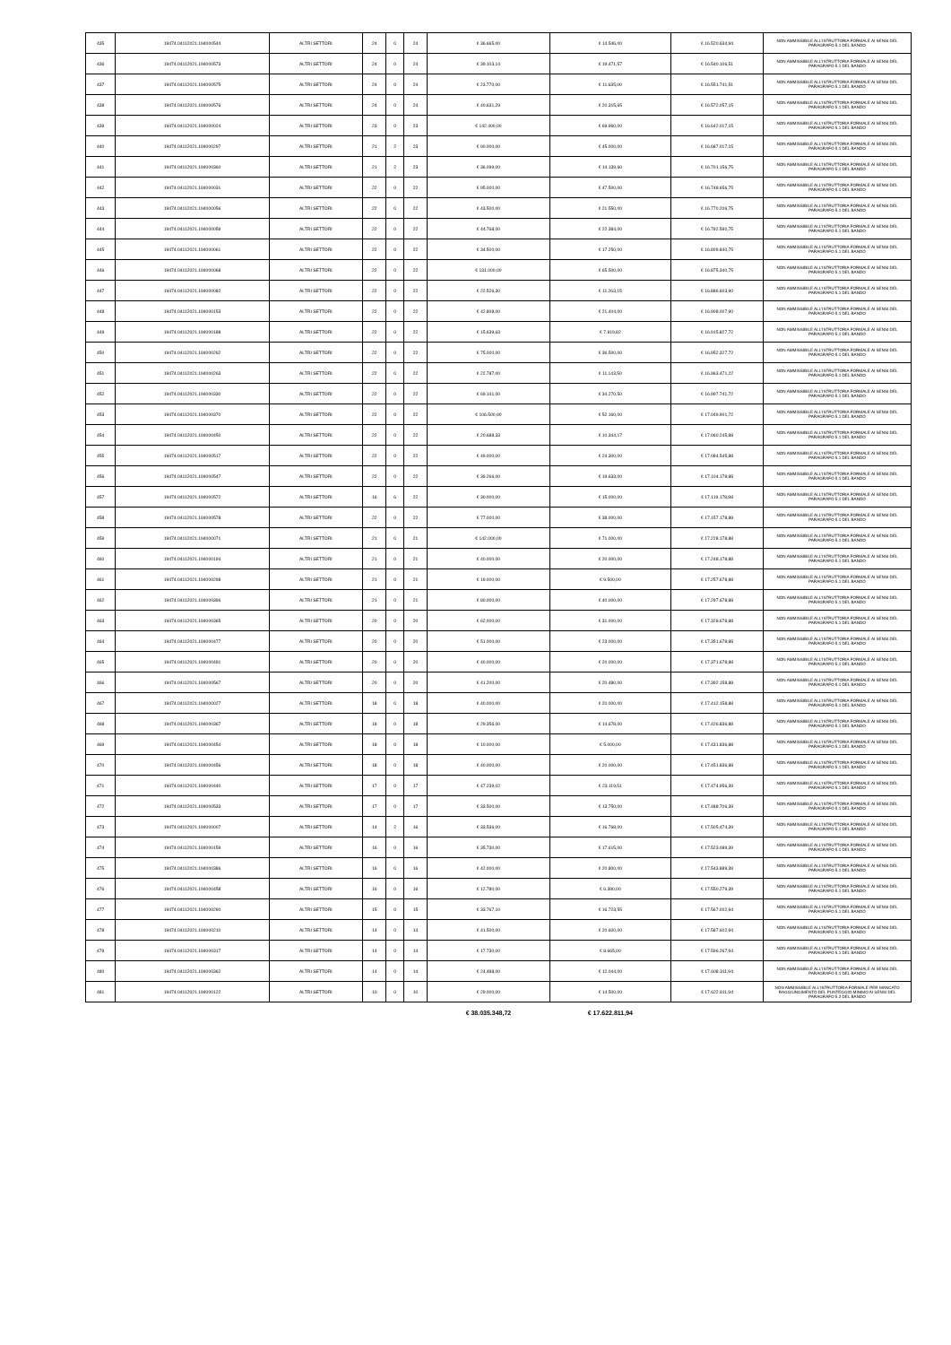| 435 | 19474.04112021.194000544 | ALTRI SETTORI | 24 | 0 | 24 | € 36.665,00 | € 14.546,00 | € 16.520.634,94 | NON AMMISSIBILE ALL'ISTRUTTORIA FORMALE AI SENSI DEL PARAGRAFO 5.1 DEL BANDO |
| 436 | 19474.04112021.194000573 | ALTRI SETTORI | 24 | 0 | 24 | € 39.103,14 | € 19.471,57 | € 16.540.106,51 | NON AMMISSIBILE ALL'ISTRUTTORIA FORMALE AI SENSI DEL PARAGRAFO 5.1 DEL BANDO |
| 437 | 19474.04112021.194000575 | ALTRI SETTORI | 24 | 0 | 24 | € 23.770,00 | € 11.635,00 | € 16.551.741,51 | NON AMMISSIBILE ALL'ISTRUTTORIA FORMALE AI SENSI DEL PARAGRAFO 5.1 DEL BANDO |
| 438 | 19474.04112021.194000576 | ALTRI SETTORI | 24 | 0 | 24 | € 40.631,29 | € 20.315,65 | € 16.572.057,15 | NON AMMISSIBILE ALL'ISTRUTTORIA FORMALE AI SENSI DEL PARAGRAFO 5.1 DEL BANDO |
| 439 | 19474.04112021.194000024 | ALTRI SETTORI | 23 | 0 | 23 | € 142.400,00 | € 69.960,00 | € 16.642.017,15 | NON AMMISSIBILE ALL'ISTRUTTORIA FORMALE AI SENSI DEL PARAGRAFO 5.1 DEL BANDO |
| 440 | 19474.04112021.194000297 | ALTRI SETTORI | 21 | 2 | 23 | € 90.000,00 | € 45.000,00 | € 16.687.017,15 | NON AMMISSIBILE ALL'ISTRUTTORIA FORMALE AI SENSI DEL PARAGRAFO 5.1 DEL BANDO |
| 441 | 19474.04112021.194000360 | ALTRI SETTORI | 21 | 2 | 23 | € 36.099,00 | € 14.139,60 | € 16.701.156,75 | NON AMMISSIBILE ALL'ISTRUTTORIA FORMALE AI SENSI DEL PARAGRAFO 5.1 DEL BANDO |
| 442 | 19474.04112021.194000031 | ALTRI SETTORI | 22 | 0 | 22 | € 95.000,00 | € 47.500,00 | € 16.748.656,75 | NON AMMISSIBILE ALL'ISTRUTTORIA FORMALE AI SENSI DEL PARAGRAFO 5.1 DEL BANDO |
| 443 | 19474.04112021.194000056 | ALTRI SETTORI | 22 | 0 | 22 | € 43.500,00 | € 21.550,00 | € 16.770.206,75 | NON AMMISSIBILE ALL'ISTRUTTORIA FORMALE AI SENSI DEL PARAGRAFO 5.1 DEL BANDO |
| 444 | 19474.04112021.194000059 | ALTRI SETTORI | 22 | 0 | 22 | € 44.768,00 | € 22.384,00 | € 16.792.590,75 | NON AMMISSIBILE ALL'ISTRUTTORIA FORMALE AI SENSI DEL PARAGRAFO 5.1 DEL BANDO |
| 445 | 19474.04112021.194000061 | ALTRI SETTORI | 22 | 0 | 22 | € 34.500,00 | € 17.250,00 | € 16.809.840,75 | NON AMMISSIBILE ALL'ISTRUTTORIA FORMALE AI SENSI DEL PARAGRAFO 5.1 DEL BANDO |
| 446 | 19474.04112021.194000068 | ALTRI SETTORI | 22 | 0 | 22 | € 131.000,00 | € 65.500,00 | € 16.875.340,75 | NON AMMISSIBILE ALL'ISTRUTTORIA FORMALE AI SENSI DEL PARAGRAFO 5.1 DEL BANDO |
| 447 | 19474.04112021.194000082 | ALTRI SETTORI | 22 | 0 | 22 | € 22.526,30 | € 11.263,15 | € 16.886.603,90 | NON AMMISSIBILE ALL'ISTRUTTORIA FORMALE AI SENSI DEL PARAGRAFO 5.1 DEL BANDO |
| 448 | 19474.04112021.194000153 | ALTRI SETTORI | 22 | 0 | 22 | € 42.808,00 | € 21.404,00 | € 16.908.007,90 | NON AMMISSIBILE ALL'ISTRUTTORIA FORMALE AI SENSI DEL PARAGRAFO 5.1 DEL BANDO |
| 449 | 19474.04112021.194000188 | ALTRI SETTORI | 22 | 0 | 22 | € 15.639,63 | € 7.819,82 | € 16.915.827,72 | NON AMMISSIBILE ALL'ISTRUTTORIA FORMALE AI SENSI DEL PARAGRAFO 5.1 DEL BANDO |
| 450 | 19474.04112021.194000262 | ALTRI SETTORI | 22 | 0 | 22 | € 75.000,00 | € 36.500,00 | € 16.952.327,72 | NON AMMISSIBILE ALL'ISTRUTTORIA FORMALE AI SENSI DEL PARAGRAFO 5.1 DEL BANDO |
| 451 | 19474.04112021.194000263 | ALTRI SETTORI | 22 | 0 | 22 | € 22.787,00 | € 11.143,50 | € 16.963.471,22 | NON AMMISSIBILE ALL'ISTRUTTORIA FORMALE AI SENSI DEL PARAGRAFO 5.1 DEL BANDO |
| 452 | 19474.04112021.194000330 | ALTRI SETTORI | 22 | 0 | 22 | € 69.141,00 | € 34.270,50 | € 16.997.741,72 | NON AMMISSIBILE ALL'ISTRUTTORIA FORMALE AI SENSI DEL PARAGRAFO 5.1 DEL BANDO |
| 453 | 19474.04112021.194000370 | ALTRI SETTORI | 22 | 0 | 22 | € 106.500,00 | € 52.160,00 | € 17.049.901,72 | NON AMMISSIBILE ALL'ISTRUTTORIA FORMALE AI SENSI DEL PARAGRAFO 5.1 DEL BANDO |
| 454 | 19474.04112021.194000450 | ALTRI SETTORI | 22 | 0 | 22 | € 20.688,33 | € 10.344,17 | € 17.060.245,88 | NON AMMISSIBILE ALL'ISTRUTTORIA FORMALE AI SENSI DEL PARAGRAFO 5.1 DEL BANDO |
| 455 | 19474.04112021.194000517 | ALTRI SETTORI | 22 | 0 | 22 | € 49.000,00 | € 24.300,00 | € 17.084.545,88 | NON AMMISSIBILE ALL'ISTRUTTORIA FORMALE AI SENSI DEL PARAGRAFO 5.1 DEL BANDO |
| 456 | 19474.04112021.194000547 | ALTRI SETTORI | 22 | 0 | 22 | € 39.266,00 | € 19.633,00 | € 17.104.178,88 | NON AMMISSIBILE ALL'ISTRUTTORIA FORMALE AI SENSI DEL PARAGRAFO 5.1 DEL BANDO |
| 457 | 19474.04112021.194000572 | ALTRI SETTORI | 16 | 6 | 22 | € 30.000,00 | € 15.000,00 | € 17.119.178,88 | NON AMMISSIBILE ALL'ISTRUTTORIA FORMALE AI SENSI DEL PARAGRAFO 5.1 DEL BANDO |
| 458 | 19474.04112021.194000578 | ALTRI SETTORI | 22 | 0 | 22 | € 77.000,00 | € 38.000,00 | € 17.157.178,88 | NON AMMISSIBILE ALL'ISTRUTTORIA FORMALE AI SENSI DEL PARAGRAFO 5.1 DEL BANDO |
| 459 | 19474.04112021.194000071 | ALTRI SETTORI | 21 | 0 | 21 | € 142.000,00 | € 71.000,00 | € 17.228.178,88 | NON AMMISSIBILE ALL'ISTRUTTORIA FORMALE AI SENSI DEL PARAGRAFO 5.1 DEL BANDO |
| 460 | 19474.04112021.194000194 | ALTRI SETTORI | 21 | 0 | 21 | € 40.000,00 | € 20.000,00 | € 17.248.178,88 | NON AMMISSIBILE ALL'ISTRUTTORIA FORMALE AI SENSI DEL PARAGRAFO 5.1 DEL BANDO |
| 461 | 19474.04112021.194000298 | ALTRI SETTORI | 21 | 0 | 21 | € 19.000,00 | € 9.500,00 | € 17.257.678,88 | NON AMMISSIBILE ALL'ISTRUTTORIA FORMALE AI SENSI DEL PARAGRAFO 5.1 DEL BANDO |
| 462 | 19474.04112021.194000396 | ALTRI SETTORI | 21 | 0 | 21 | € 80.000,00 | € 40.000,00 | € 17.297.678,88 | NON AMMISSIBILE ALL'ISTRUTTORIA FORMALE AI SENSI DEL PARAGRAFO 5.1 DEL BANDO |
| 463 | 19474.04112021.194000365 | ALTRI SETTORI | 20 | 0 | 20 | € 62.000,00 | € 31.000,00 | € 17.328.678,88 | NON AMMISSIBILE ALL'ISTRUTTORIA FORMALE AI SENSI DEL PARAGRAFO 5.1 DEL BANDO |
| 464 | 19474.04112021.194000477 | ALTRI SETTORI | 20 | 0 | 20 | € 51.000,00 | € 23.000,00 | € 17.351.678,88 | NON AMMISSIBILE ALL'ISTRUTTORIA FORMALE AI SENSI DEL PARAGRAFO 5.1 DEL BANDO |
| 465 | 19474.04112021.194000491 | ALTRI SETTORI | 20 | 0 | 20 | € 40.000,00 | € 20.000,00 | € 17.371.678,88 | NON AMMISSIBILE ALL'ISTRUTTORIA FORMALE AI SENSI DEL PARAGRAFO 5.1 DEL BANDO |
| 466 | 19474.04112021.194000567 | ALTRI SETTORI | 20 | 0 | 20 | € 41.200,00 | € 20.480,00 | € 17.392.158,88 | NON AMMISSIBILE ALL'ISTRUTTORIA FORMALE AI SENSI DEL PARAGRAFO 5.1 DEL BANDO |
| 467 | 19474.04112021.194000027 | ALTRI SETTORI | 18 | 0 | 18 | € 40.000,00 | € 20.000,00 | € 17.412.158,88 | NON AMMISSIBILE ALL'ISTRUTTORIA FORMALE AI SENSI DEL PARAGRAFO 5.1 DEL BANDO |
| 468 | 19474.04112021.194000367 | ALTRI SETTORI | 18 | 0 | 18 | € 29.356,00 | € 14.678,00 | € 17.426.836,88 | NON AMMISSIBILE ALL'ISTRUTTORIA FORMALE AI SENSI DEL PARAGRAFO 5.1 DEL BANDO |
| 469 | 19474.04112021.194000454 | ALTRI SETTORI | 18 | 0 | 18 | € 10.000,00 | € 5.000,00 | € 17.431.836,88 | NON AMMISSIBILE ALL'ISTRUTTORIA FORMALE AI SENSI DEL PARAGRAFO 5.1 DEL BANDO |
| 470 | 19474.04112021.194000456 | ALTRI SETTORI | 18 | 0 | 18 | € 40.000,00 | € 20.000,00 | € 17.451.836,88 | NON AMMISSIBILE ALL'ISTRUTTORIA FORMALE AI SENSI DEL PARAGRAFO 5.1 DEL BANDO |
| 471 | 19474.04112021.194000440 | ALTRI SETTORI | 17 | 0 | 17 | € 47.239,02 | € 23.119,51 | € 17.474.956,39 | NON AMMISSIBILE ALL'ISTRUTTORIA FORMALE AI SENSI DEL PARAGRAFO 5.1 DEL BANDO |
| 472 | 19474.04112021.194000533 | ALTRI SETTORI | 17 | 0 | 17 | € 33.500,00 | € 13.750,00 | € 17.488.706,39 | NON AMMISSIBILE ALL'ISTRUTTORIA FORMALE AI SENSI DEL PARAGRAFO 5.1 DEL BANDO |
| 473 | 19474.04112021.194000007 | ALTRI SETTORI | 14 | 2 | 16 | € 33.536,00 | € 16.768,00 | € 17.505.474,39 | NON AMMISSIBILE ALL'ISTRUTTORIA FORMALE AI SENSI DEL PARAGRAFO 5.1 DEL BANDO |
| 474 | 19474.04112021.194000159 | ALTRI SETTORI | 16 | 0 | 16 | € 35.730,00 | € 17.615,00 | € 17.523.089,39 | NON AMMISSIBILE ALL'ISTRUTTORIA FORMALE AI SENSI DEL PARAGRAFO 5.1 DEL BANDO |
| 475 | 19474.04112021.194000386 | ALTRI SETTORI | 16 | 0 | 16 | € 42.000,00 | € 20.800,00 | € 17.543.889,39 | NON AMMISSIBILE ALL'ISTRUTTORIA FORMALE AI SENSI DEL PARAGRAFO 5.1 DEL BANDO |
| 476 | 19474.04112021.194000458 | ALTRI SETTORI | 16 | 0 | 16 | € 12.780,00 | € 6.390,00 | € 17.550.279,39 | NON AMMISSIBILE ALL'ISTRUTTORIA FORMALE AI SENSI DEL PARAGRAFO 5.1 DEL BANDO |
| 477 | 19474.04112021.194000290 | ALTRI SETTORI | 15 | 0 | 15 | € 33.767,10 | € 16.723,55 | € 17.567.002,94 | NON AMMISSIBILE ALL'ISTRUTTORIA FORMALE AI SENSI DEL PARAGRAFO 5.1 DEL BANDO |
| 478 | 19474.04112021.194000210 | ALTRI SETTORI | 14 | 0 | 14 | € 41.500,00 | € 20.600,00 | € 17.587.602,94 | NON AMMISSIBILE ALL'ISTRUTTORIA FORMALE AI SENSI DEL PARAGRAFO 5.1 DEL BANDO |
| 479 | 19474.04112021.194000317 | ALTRI SETTORI | 14 | 0 | 14 | € 17.730,00 | € 8.665,00 | € 17.596.267,94 | NON AMMISSIBILE ALL'ISTRUTTORIA FORMALE AI SENSI DEL PARAGRAFO 5.1 DEL BANDO |
| 480 | 19474.04112021.194000362 | ALTRI SETTORI | 14 | 0 | 14 | € 24.488,00 | € 12.044,00 | € 17.608.311,94 | NON AMMISSIBILE ALL'ISTRUTTORIA FORMALE AI SENSI DEL PARAGRAFO 5.1 DEL BANDO |
| 481 | 19474.04112021.194000122 | ALTRI SETTORI | 10 | 0 | 10 | € 29.000,00 | € 14.500,00 | € 17.622.811,94 | NON AMMISSIBILE ALL'ISTRUTTORIA FORMALE PER MANCATO RAGGIUNGIMENTO DEL PUNTEGGIO MINIMO AI SENSI DEL PARAGRAFO 5.2 DEL BANDO |
| | | | | | | € 38.035.348,72 | € 17.622.811,94 | | |